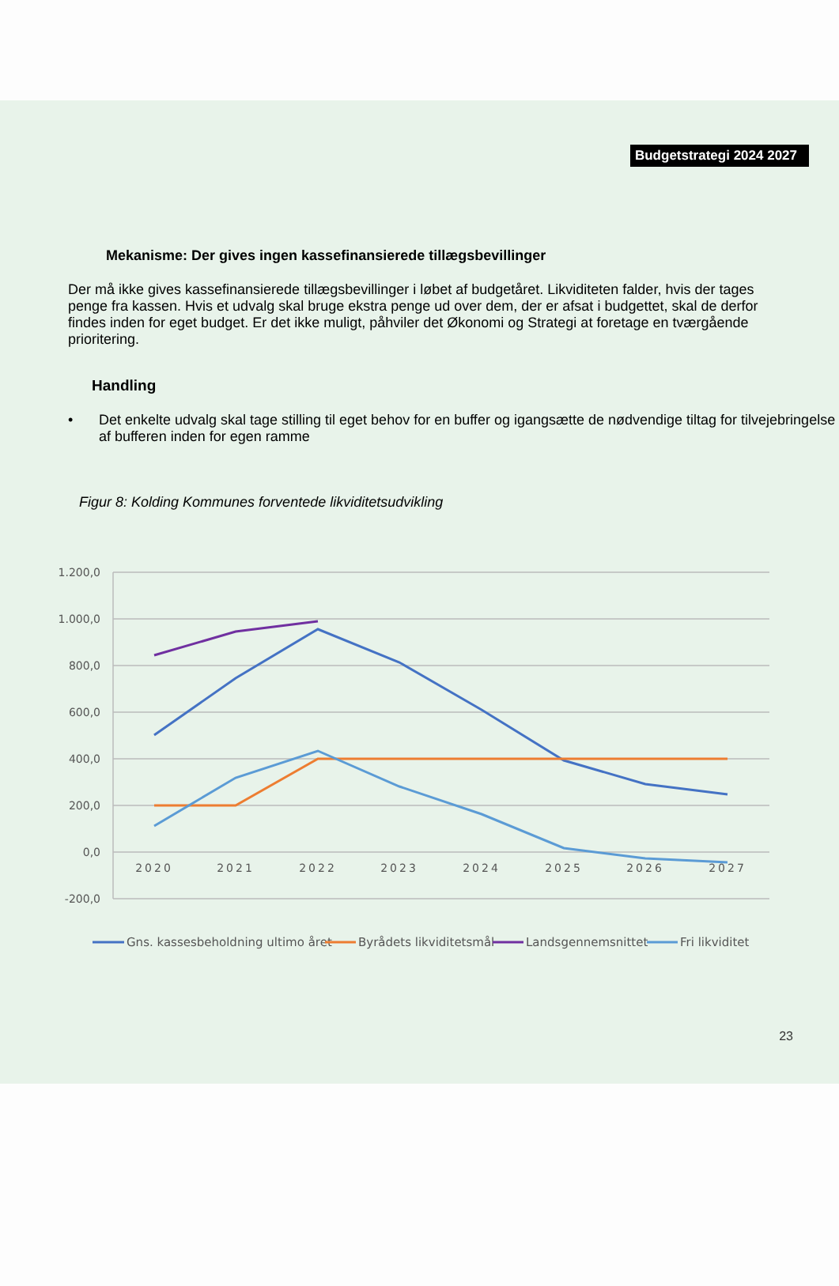Budgetstrategi 2024 2027
Mekanisme: Der gives ingen kassefinansierede tillægsbevillinger
Der må ikke gives kassefinansierede tillægsbevillinger i løbet af budgetåret. Likviditeten falder, hvis der tages penge fra kassen. Hvis et udvalg skal bruge ekstra penge ud over dem, der er afsat i budgettet, skal de derfor findes inden for eget budget. Er det ikke muligt, påhviler det Økonomi og Strategi at foretage en tværgående prioritering.
Handling
• Det enkelte udvalg skal tage stilling til eget behov for en buffer og igangsætte de nødvendige tiltag for tilvejebringelse af bufferen inden for egen ramme
Figur 8: Kolding Kommunes forventede likviditetsudvikling
1.200,0
1.000,0
800,0
600,0
400,0
200,0
0,0
-200,0
2020
2021
2022
2023
2024
2025
2026
2027
Gns. kassesbeholdning ultimo året
Byrådets likviditetsmål
Landsgennemsnittet
Fri likviditet
23